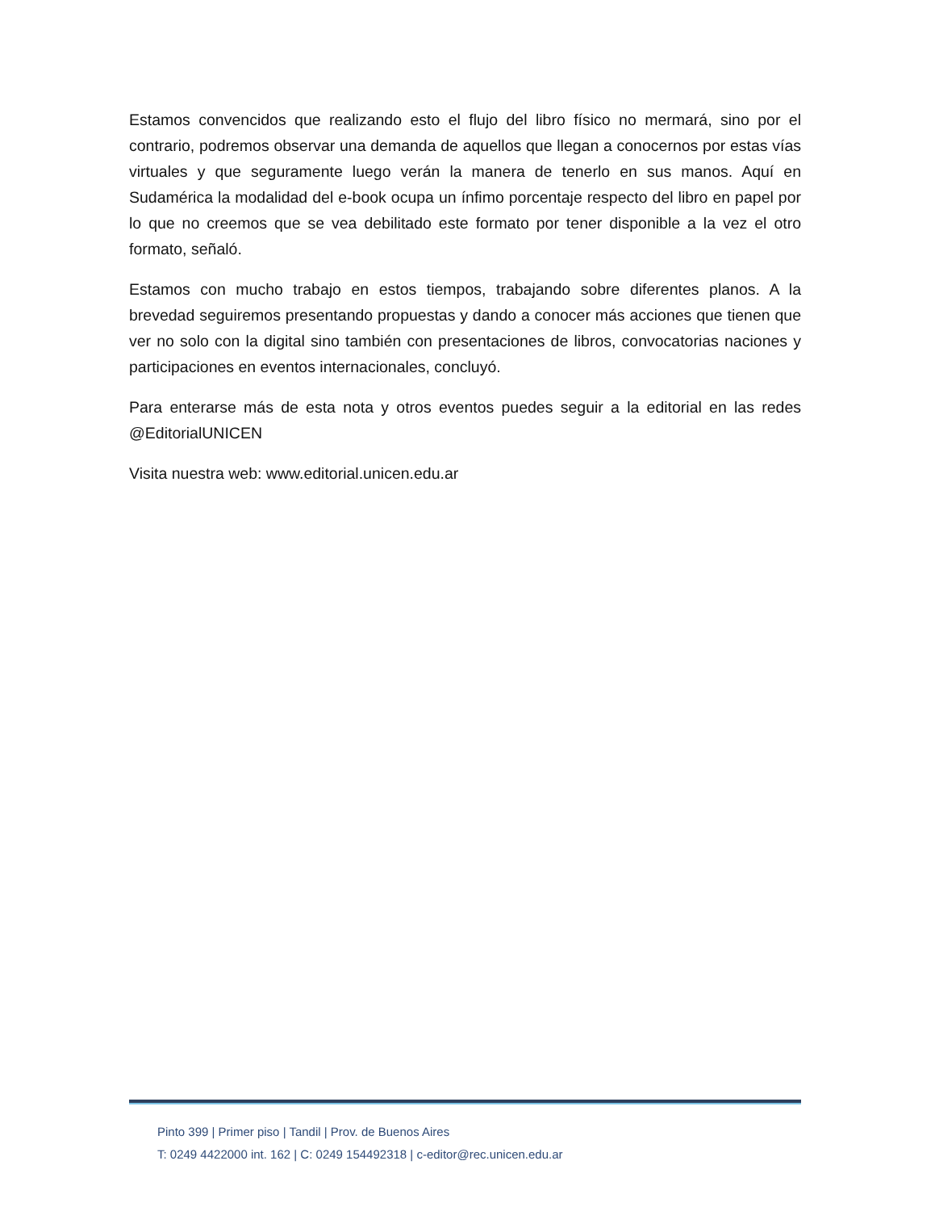Estamos convencidos que realizando esto el flujo del libro físico no mermará, sino por el contrario, podremos observar una demanda de aquellos que llegan a conocernos por estas vías virtuales y que seguramente luego verán la manera de tenerlo en sus manos. Aquí en Sudamérica la modalidad del e-book ocupa un ínfimo porcentaje respecto del libro en papel por lo que no creemos que se vea debilitado este formato por tener disponible a la vez el otro formato, señaló.
Estamos con mucho trabajo en estos tiempos, trabajando sobre diferentes planos. A la brevedad seguiremos presentando propuestas y dando a conocer más acciones que tienen que ver no solo con la digital sino también con presentaciones de libros, convocatorias naciones y participaciones en eventos internacionales, concluyó.
Para enterarse más de esta nota y otros eventos puedes seguir a la editorial en las redes @EditorialUNICEN
Visita nuestra web: www.editorial.unicen.edu.ar
Pinto 399 | Primer piso | Tandil | Prov. de Buenos Aires
T: 0249 4422000 int. 162 | C: 0249 154492318 | c-editor@rec.unicen.edu.ar